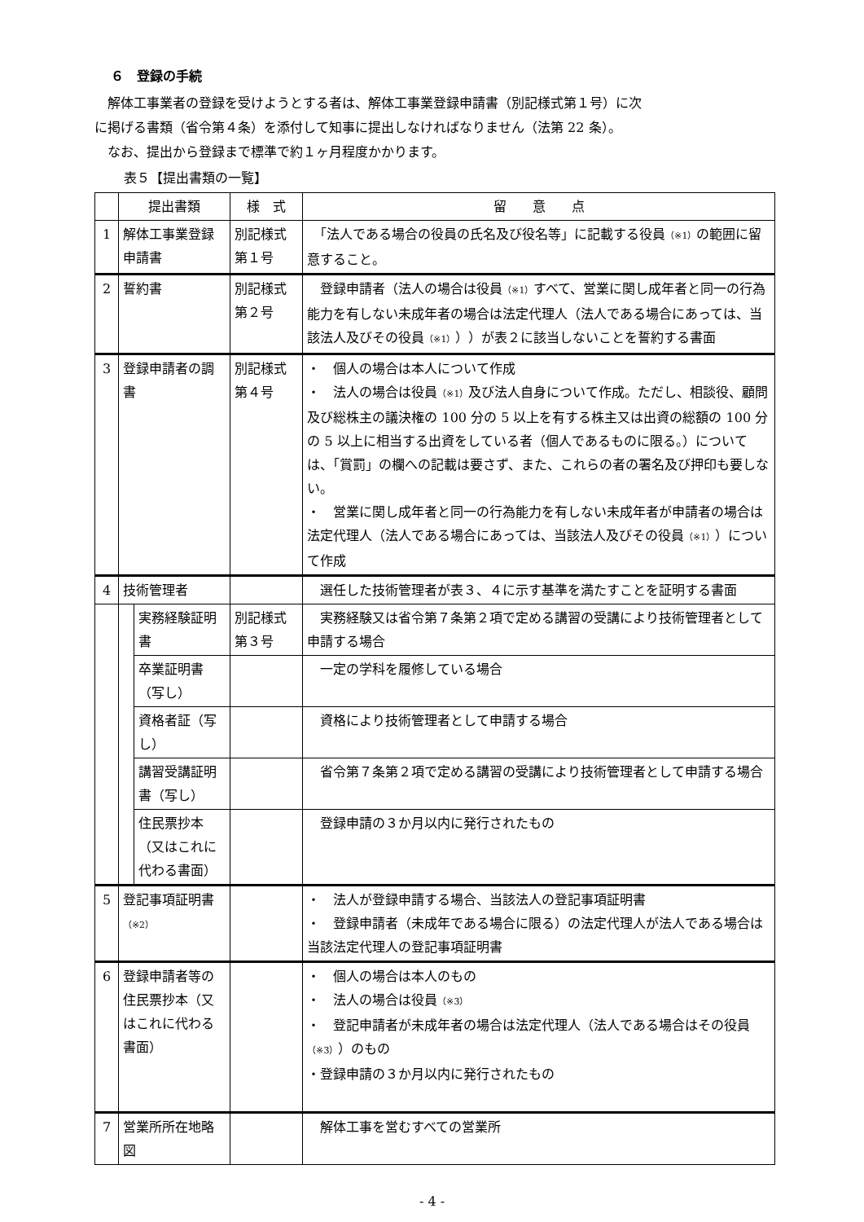６　登録の手続
　解体工事業者の登録を受けようとする者は、解体工事業登録申請書（別記様式第１号）に次
に掲げる書類（省令第４条）を添付して知事に提出しなければなりません（法第 22 条）。
　なお、提出から登録まで標準で約１ヶ月程度かかります。
表５【提出書類の一覧】
| | 提出書類 | | 様 式 | 留 意 点 |
| --- | --- | --- | --- | --- |
| 1 | 解体工事業登録申請書 | | 別記様式第１号 | 「法人である場合の役員の氏名及び役名等」に記載する役員 （※1） の範囲に留意すること。 |
| 2 | 誓約書 | | 別記様式第２号 | 登録申請者（法人の場合は役員 （※1） すべて、営業に関し成年者と同一の行為能力を有しない未成年者の場合は法定代理人（法人である場合にあっては、当該法人及びその役員 （※1） ））が表２に該当しないことを誓約する書面 |
| 3 | 登録申請者の調書 | | 別記様式第４号 | ・ 個人の場合は本人について作成 ・ 法人の場合は役員 （※1） 及び法人自身について作成。ただし、相談役、顧問及び総株主の議決権の 100 分の 5 以上を有する株主又は出資の総額の 100 分の 5 以上に相当する出資をしている者（個人であるものに限る。）については、「賞罰」の欄への記載は要さず、また、これらの者の署名及び押印も要しない。 ・ 営業に関し成年者と同一の行為能力を有しない未成年者が申請者の場合は法定代理人（法人である場合にあっては、当該法人及びその役員 （※1） ）について作成 |
| 4 | 技術管理者 | | | 選任した技術管理者が表３、４に示す基準を満たすことを証明する書面 |
| | | 実務経験証明書 | 別記様式第３号 | 実務経験又は省令第７条第２項で定める講習の受講により技術管理者として申請する場合 |
| | | 卒業証明書（写し） | | 一定の学科を履修している場合 |
| | | 資格者証（写し） | | 資格により技術管理者として申請する場合 |
| | | 講習受講証明書（写し） | | 省令第７条第２項で定める講習の受講により技術管理者として申請する場合 |
| | | 住民票抄本（又はこれに代わる書面） | | 登録申請の３か月以内に発行されたもの |
| 5 | 登記事項証明書 （※2） | | | ・ 法人が登録申請する場合、当該法人の登記事項証明書 ・ 登録申請者（未成年である場合に限る）の法定代理人が法人である場合は当該法定代理人の登記事項証明書 |
| 6 | 登録申請者等の住民票抄本（又はこれに代わる書面） | | | ・ 個人の場合は本人のもの ・ 法人の場合は役員 （※3） ・ 登記申請者が未成年者の場合は法定代理人（法人である場合はその役員 （※3） ）のもの ・登録申請の３か月以内に発行されたもの |
| 7 | 営業所所在地略図 | | | 解体工事を営むすべての営業所 |
- 4 -